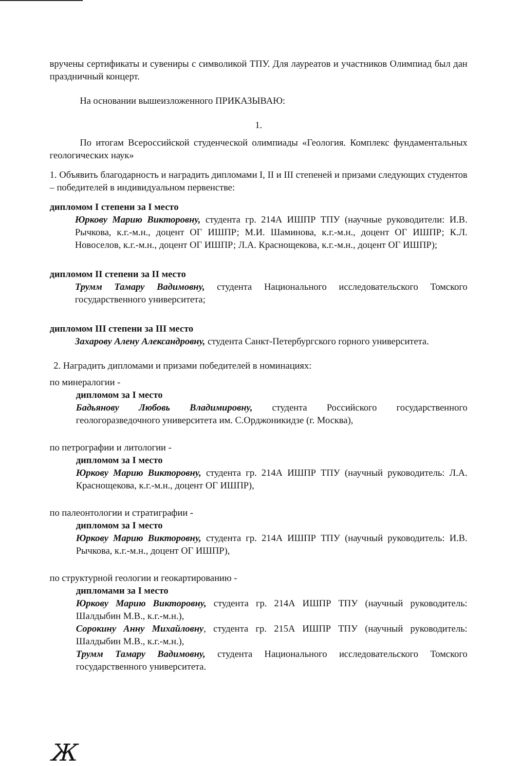вручены сертификаты и сувениры с символикой ТПУ. Для лауреатов и участников Олимпиад был дан праздничный концерт.
На основании вышеизложенного ПРИКАЗЫВАЮ:
1.
По итогам Всероссийской студенческой олимпиады «Геология. Комплекс фундаментальных геологических наук»
1. Объявить благодарность и наградить дипломами I, II и III степеней и призами следующих студентов – победителей в индивидуальном первенстве:
дипломом I степени за I место
Юркову Марию Викторовну, студента гр. 214А ИШПР ТПУ (научные руководители: И.В. Рычкова, к.г.-м.н., доцент ОГ ИШПР; М.И. Шаминова, к.г.-м.н., доцент ОГ ИШПР; К.Л. Новоселов, к.г.-м.н., доцент ОГ ИШПР; Л.А. Краснощекова, к.г.-м.н., доцент ОГ ИШПР);
дипломом II степени за II место
Трумм Тамару Вадимовну, студента Национального исследовательского Томского государственного университета;
дипломом III степени за III место
Захарову Алену Александровну, студента Санкт-Петербургского горного университета.
2. Наградить дипломами и призами победителей в номинациях:
по минералогии -
дипломом за I место
Бадьянову Любовь Владимировну, студента Российского государственного геологоразведочного университета им. С.Орджоникидзе (г. Москва),
по петрографии и литологии -
дипломом за I место
Юркову Марию Викторовну, студента гр. 214А ИШПР ТПУ (научный руководитель: Л.А. Краснощекова, к.г.-м.н., доцент ОГ ИШПР),
по палеонтологии и стратиграфии -
дипломом за I место
Юркову Марию Викторовну, студента гр. 214А ИШПР ТПУ (научный руководитель: И.В. Рычкова, к.г.-м.н., доцент ОГ ИШПР),
по структурной геологии и геокартированию -
дипломами за I место
Юркову Марию Викторовну, студента гр. 214А ИШПР ТПУ (научный руководитель: Шалдыбин М.В., к.г.-м.н.),
Сорокину Анну Михайловну, студента гр. 215А ИШПР ТПУ (научный руководитель: Шалдыбин М.В., к.г.-м.н.),
Трумм Тамару Вадимовну, студента Национального исследовательского Томского государственного университета.
Ж